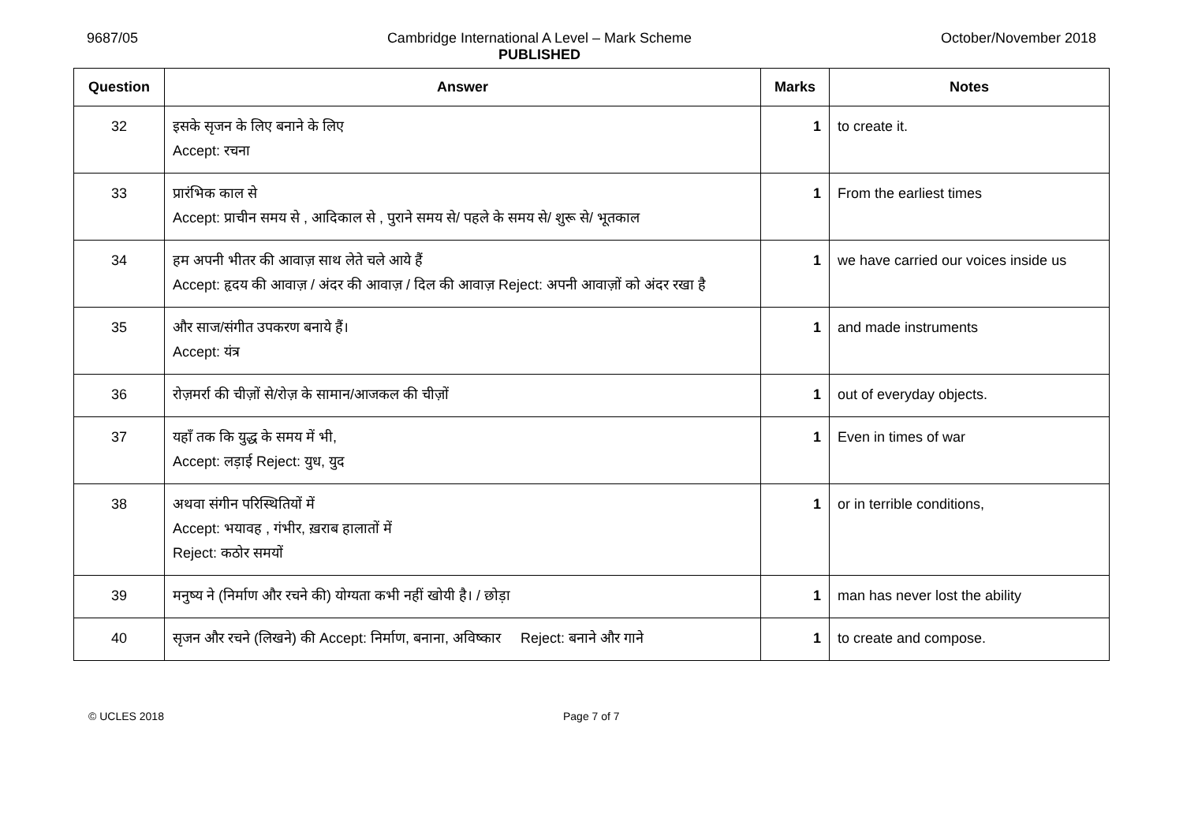9687/05 Cambridge International A Level – Mark Scheme
PUBLISHED
October/November 2018
| Question | Answer | Marks | Notes |
| --- | --- | --- | --- |
| 32 | इसके सृजन के लिए बनाने के लिए Accept: रचना | 1 | to create it. |
| 33 | प्रारंभिक काल से Accept: प्राचीन समय से , आदिकाल से , पुराने समय से/ पहले के समय से/ शुरू से/ भूतकाल | 1 | From the earliest times |
| 34 | हम अपनी भीतर की आवाज़ साथ लेते चले आये हैं Accept: हृदय की आवाज़ / अंदर की आवाज़ / दिल की आवाज़ Reject: अपनी आवाज़ों को अंदर रखा है | 1 | we have carried our voices inside us |
| 35 | और साज/संगीत उपकरण बनाये हैं। Accept: यंत्र | 1 | and made instruments |
| 36 | रोज़मर्रा की चीज़ों से/रोज़ के सामान/आजकल की चीज़ों | 1 | out of everyday objects. |
| 37 | यहाँ तक कि युद्ध के समय में भी, Accept: लड़ाई Reject: युध, युद | 1 | Even in times of war |
| 38 | अथवा संगीन परिस्थितियों में Accept: भयावह , गंभीर, ख़राब हालातों में Reject: कठोर समयों | 1 | or in terrible conditions, |
| 39 | मनुष्य ने (निर्माण और रचने की) योग्यता कभी नहीं खोयी है। / छोड़ा | 1 | man has never lost the ability |
| 40 | सृजन और रचने (लिखने) की Accept: निर्माण, बनाना, अविष्कार Reject: बनाने और गाने | 1 | to create and compose. |
© UCLES 2018 Page 7 of 7